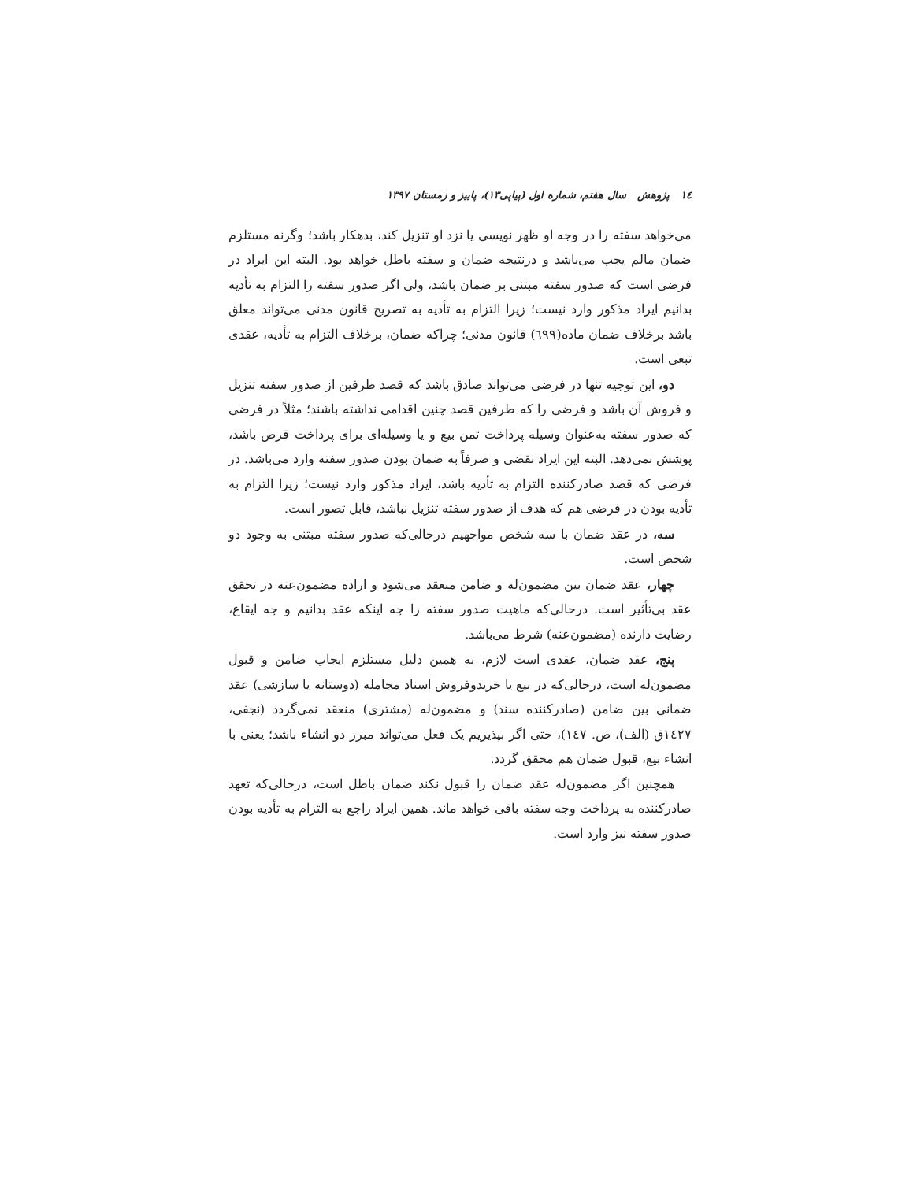١٤ پژوهش سال هفتم، شماره اول (پیاپی۱۳)، پاییز و زمستان ۱۳۹۷
می‌خواهد سفته را در وجه او ظهر نویسی یا نزد او تنزیل کند، بدهکار باشد؛ وگرنه مستلزم ضمان مالم یجب می‌باشد و درنتیجه ضمان و سفته باطل خواهد بود. البته این ایراد در فرضی است که صدور سفته مبتنی بر ضمان باشد، ولی اگر صدور سفته را التزام به تأدیه بدانیم ایراد مذکور وارد نیست؛ زیرا التزام به تأدیه به تصریح قانون مدنی می‌تواند معلق باشد برخلاف ضمان ماده(٦٩٩) قانون مدنی؛ چراکه ضمان، برخلاف التزام به تأدیه، عقدی تبعی است.
دو، این توجیه تنها در فرضی می‌تواند صادق باشد که قصد طرفین از صدور سفته تنزیل و فروش آن باشد و فرضی را که طرفین قصد چنین اقدامی نداشته باشند؛ مثلاً در فرضی که صدور سفته به‌عنوان وسیله پرداخت ثمن بیع و یا وسیله‌ای برای پرداخت قرض باشد، پوشش نمی‌دهد. البته این ایراد نقضی و صرفاً به ضمان بودن صدور سفته وارد می‌باشد. در فرضی که قصد صادرکننده التزام به تأدیه باشد، ایراد مذکور وارد نیست؛ زیرا التزام به تأدیه بودن در فرضی هم که هدف از صدور سفته تنزیل نباشد، قابل تصور است.
سه، در عقد ضمان با سه شخص مواجهیم درحالی‌که صدور سفته مبتنی به وجود دو شخص است.
چهار، عقد ضمان بین مضمون‌له و ضامن منعقد می‌شود و اراده مضمون‌عنه در تحقق عقد بی‌تأثیر است. درحالی‌که ماهیت صدور سفته را چه اینکه عقد بدانیم و چه ایقاع، رضایت دارنده (مضمون‌عنه) شرط می‌باشد.
پنج، عقد ضمان، عقدی است لازم، به همین دلیل مستلزم ایجاب ضامن و قبول مضمون‌له است، درحالی‌که در بیع یا خریدوفروش اسناد مجامله (دوستانه یا سازشی) عقد ضمانی بین ضامن (صادرکننده سند) و مضمون‌له (مشتری) منعقد نمی‌گردد (نجفی، ١٤٢٧ق (الف)، ص. ١٤٧)، حتی اگر بپذیریم یک فعل می‌تواند مبرز دو انشاء باشد؛ یعنی با انشاء بیع، قبول ضمان هم محقق گردد.
همچنین اگر مضمون‌له عقد ضمان را قبول نکند ضمان باطل است، درحالی‌که تعهد صادرکننده به پرداخت وجه سفته باقی خواهد ماند. همین ایراد راجع به التزام به تأدیه بودن صدور سفته نیز وارد است.